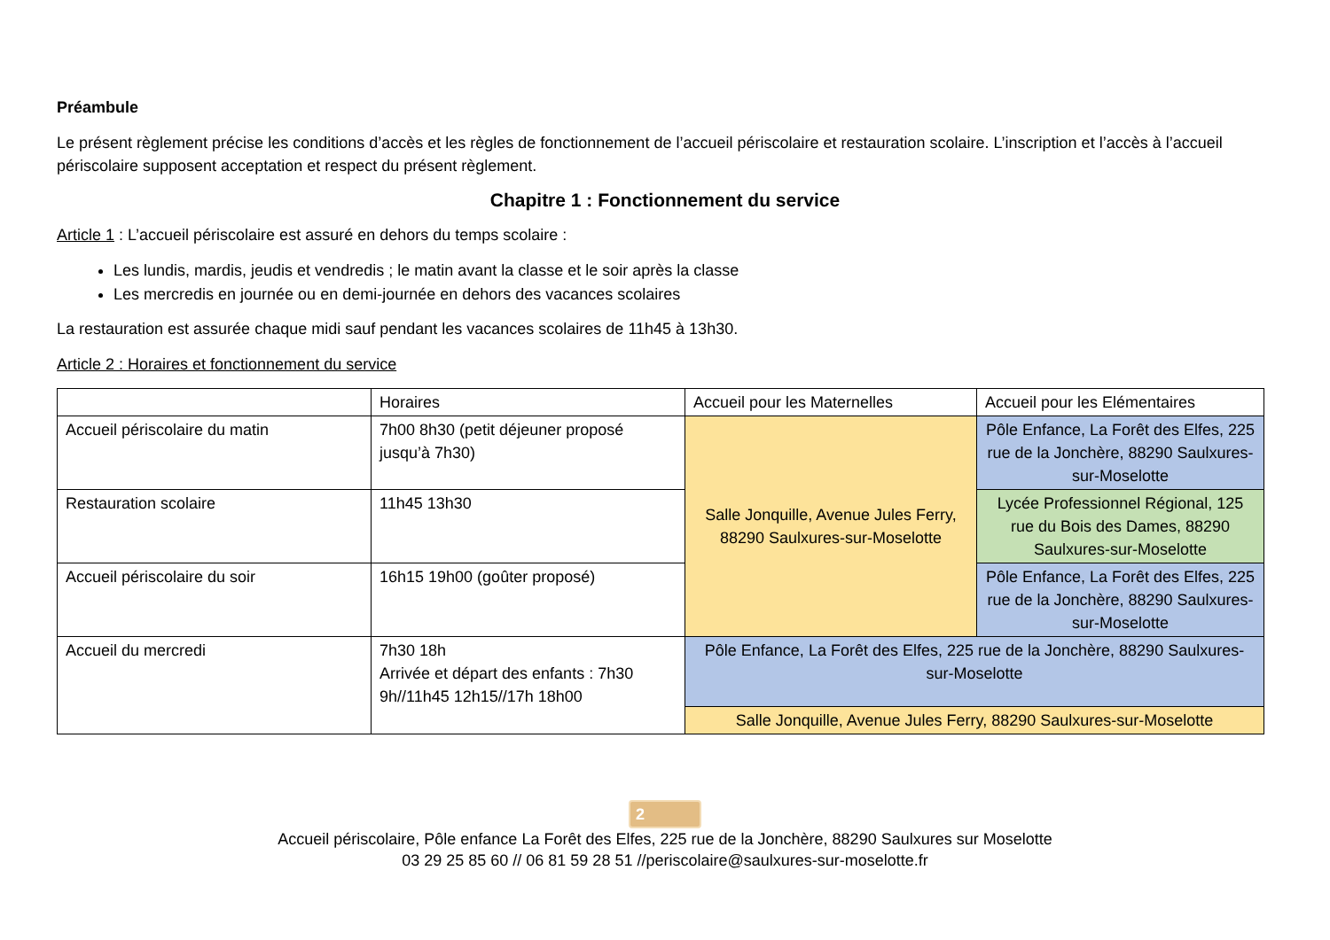Préambule
Le présent règlement précise les conditions d’accès et les règles de fonctionnement de l’accueil périscolaire et restauration scolaire. L’inscription et l’accès à l’accueil périscolaire supposent acceptation et respect du présent règlement.
Chapitre 1 : Fonctionnement du service
Article 1 : L’accueil périscolaire est assuré en dehors du temps scolaire :
Les lundis, mardis, jeudis et vendredis ; le matin avant la classe et le soir après la classe
Les mercredis en journée ou en demi-journée en dehors des vacances scolaires
La restauration est assurée chaque midi sauf pendant les vacances scolaires de 11h45 à 13h30.
Article 2 : Horaires et fonctionnement du service
| | Horaires | Accueil pour les Maternelles | Accueil pour les Elémentaires |
| Accueil périscolaire du matin | 7h00 8h30 (petit déjeuner proposé jusqu’à 7h30) | Salle Jonquille, Avenue Jules Ferry, 88290 Saulxures-sur-Moselotte | Pôle Enfance, La Forêt des Elfes, 225 rue de la Jonchère, 88290 Saulxures-sur-Moselotte |
| Restauration scolaire | 11h45 13h30 | | Lycée Professionnel Régional, 125 rue du Bois des Dames, 88290 Saulxures-sur-Moselotte |
| Accueil périscolaire du soir | 16h15 19h00 (goûter proposé) | | Pôle Enfance, La Forêt des Elfes, 225 rue de la Jonchère, 88290 Saulxures-sur-Moselotte |
| Accueil du mercredi | 7h30 18h Arrivée et départ des enfants : 7h30 9h//11h45 12h15//17h 18h00 | Pôle Enfance, La Forêt des Elfes, 225 rue de la Jonchère, 88290 Saulxures-sur-Moselotte | |
| | | Salle Jonquille, Avenue Jules Ferry, 88290 Saulxures-sur-Moselotte | |
2
Accueil périscolaire, Pôle enfance La Forêt des Elfes, 225 rue de la Jonchère, 88290 Saulxures sur Moselotte
03 29 25 85 60 // 06 81 59 28 51 //periscolaire@saulxures-sur-moselotte.fr